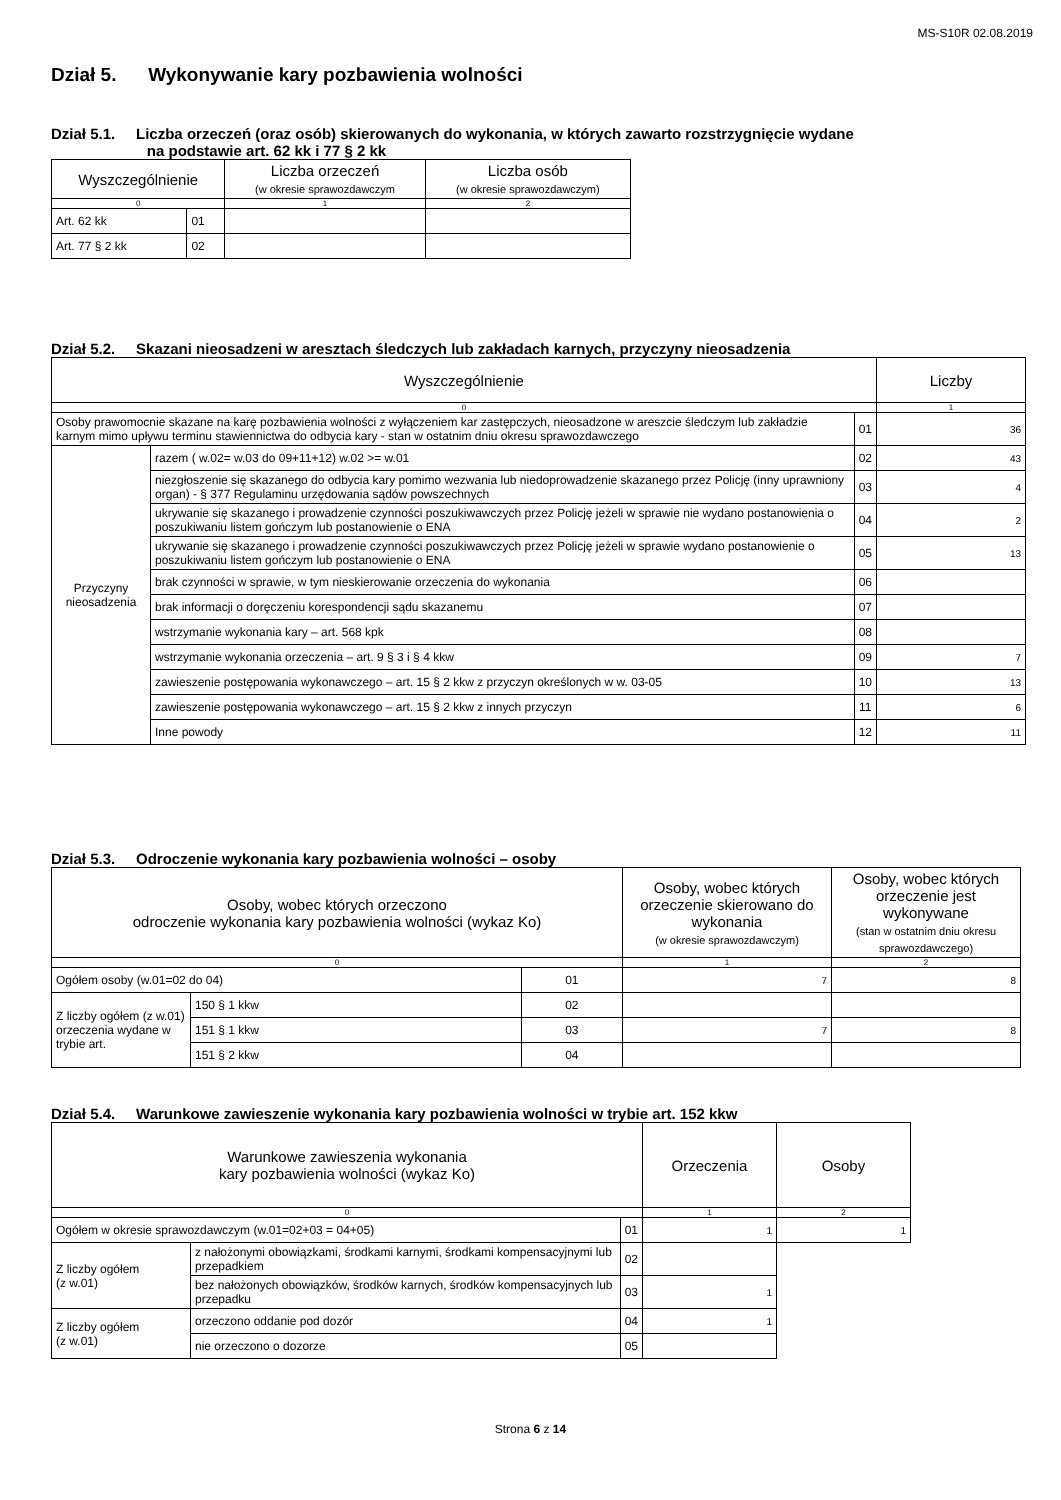MS-S10R 02.08.2019
Dział 5. Wykonywanie kary pozbawienia wolności
Dział 5.1. Liczba orzeczeń (oraz osób) skierowanych do wykonania, w których zawarto rozstrzygnięcie wydane
na podstawie art. 62 kk i 77 § 2 kk
| Wyszczególnienie | | Liczba orzeczeń (w okresie sprawozdawczym | Liczba osób (w okresie sprawozdawczym) |
| --- | --- | --- | --- |
| 0 | | 1 | 2 |
| Art. 62 kk | 01 | | |
| Art. 77 § 2 kk | 02 | | |
Dział 5.2. Skazani nieosadzeni w aresztach śledczych lub zakładach karnych, przyczyny nieosadzenia
| Wyszczególnienie | | | Liczby |
| --- | --- | --- | --- |
| 0 | | | 1 |
| Osoby prawomocnie skazane na karę pozbawienia wolności z wyłączeniem kar zastępczych, nieosadzone w areszcie śledczym lub zakładzie karnym mimo upływu terminu stawiennictwa do odbycia kary - stan w ostatnim dniu okresu sprawozdawczego | | 01 | 36 |
| Przyczyny nieosadzenia | razem ( w.02= w.03 do 09+11+12) w.02 >= w.01 | 02 | 43 |
| | niezgłoszenie się skazanego do odbycia kary pomimo wezwania lub niedoprowadzenie skazanego przez Policję (inny uprawniony organ) - § 377 Regulaminu urzędowania sądów powszechnych | 03 | 4 |
| | ukrywanie się skazanego i prowadzenie czynności poszukiwawczych przez Policję jeżeli w sprawie nie wydano postanowienia o poszukiwaniu listem gończym lub postanowienie o ENA | 04 | 2 |
| | ukrywanie się skazanego i prowadzenie czynności poszukiwawczych przez Policję jeżeli w sprawie wydano postanowienie o poszukiwaniu listem gończym lub postanowienie o ENA | 05 | 13 |
| | brak czynności w sprawie, w tym nieskierowanie orzeczenia do wykonania | 06 | |
| | brak informacji o doręczeniu korespondencji sądu skazanemu | 07 | |
| | wstrzymanie wykonania kary – art. 568 kpk | 08 | |
| | wstrzymanie wykonania orzeczenia – art. 9 § 3 i § 4 kkw | 09 | 7 |
| | zawieszenie postępowania wykonawczego – art. 15 § 2 kkw z przyczyn określonych w w. 03-05 | 10 | 13 |
| | zawieszenie postępowania wykonawczego – art. 15 § 2 kkw z innych przyczyn | 11 | 6 |
| | Inne powody | 12 | 11 |
Dział 5.3. Odroczenie wykonania kary pozbawienia wolności – osoby
| Osoby, wobec których orzeczono odroczenie wykonania kary pozbawienia wolności (wykaz Ko) | | | Osoby, wobec których orzeczenie skierowano do wykonania (w okresie sprawozdawczym) | Osoby, wobec których orzeczenie jest wykonywane (stan w ostatnim dniu okresu sprawozdawczego) |
| --- | --- | --- | --- | --- |
| 0 | | | 1 | 2 |
| Ogółem osoby (w.01=02 do 04) | | 01 | 7 | 8 |
| Z liczby ogółem (z w.01) orzeczenia wydane w trybie art. | 150 § 1 kkw | 02 | | |
| | 151 § 1 kkw | 03 | 7 | 8 |
| | 151 § 2 kkw | 04 | | |
Dział 5.4. Warunkowe zawieszenie wykonania kary pozbawienia wolności w trybie art. 152 kkw
| Warunkowe zawieszenia wykonania kary pozbawienia wolności (wykaz Ko) | | | Orzeczenia | Osoby |
| --- | --- | --- | --- | --- |
| 0 | | | 1 | 2 |
| Ogółem w okresie sprawozdawczym (w.01=02+03 = 04+05) | | 01 | 1 | 1 |
| Z liczby ogółem (z w.01) | z nałożonymi obowiązkami, środkami karnymi, środkami kompensacyjnymi lub przepadkiem | 02 | | |
| | bez nałożonych obowiązków, środków karnych, środków kompensacyjnych lub przepadku | 03 | 1 | |
| Z liczby ogółem (z w.01) | orzeczono oddanie pod dozór | 04 | 1 | |
| | nie orzeczono o dozorze | 05 | | |
Strona 6 z 14